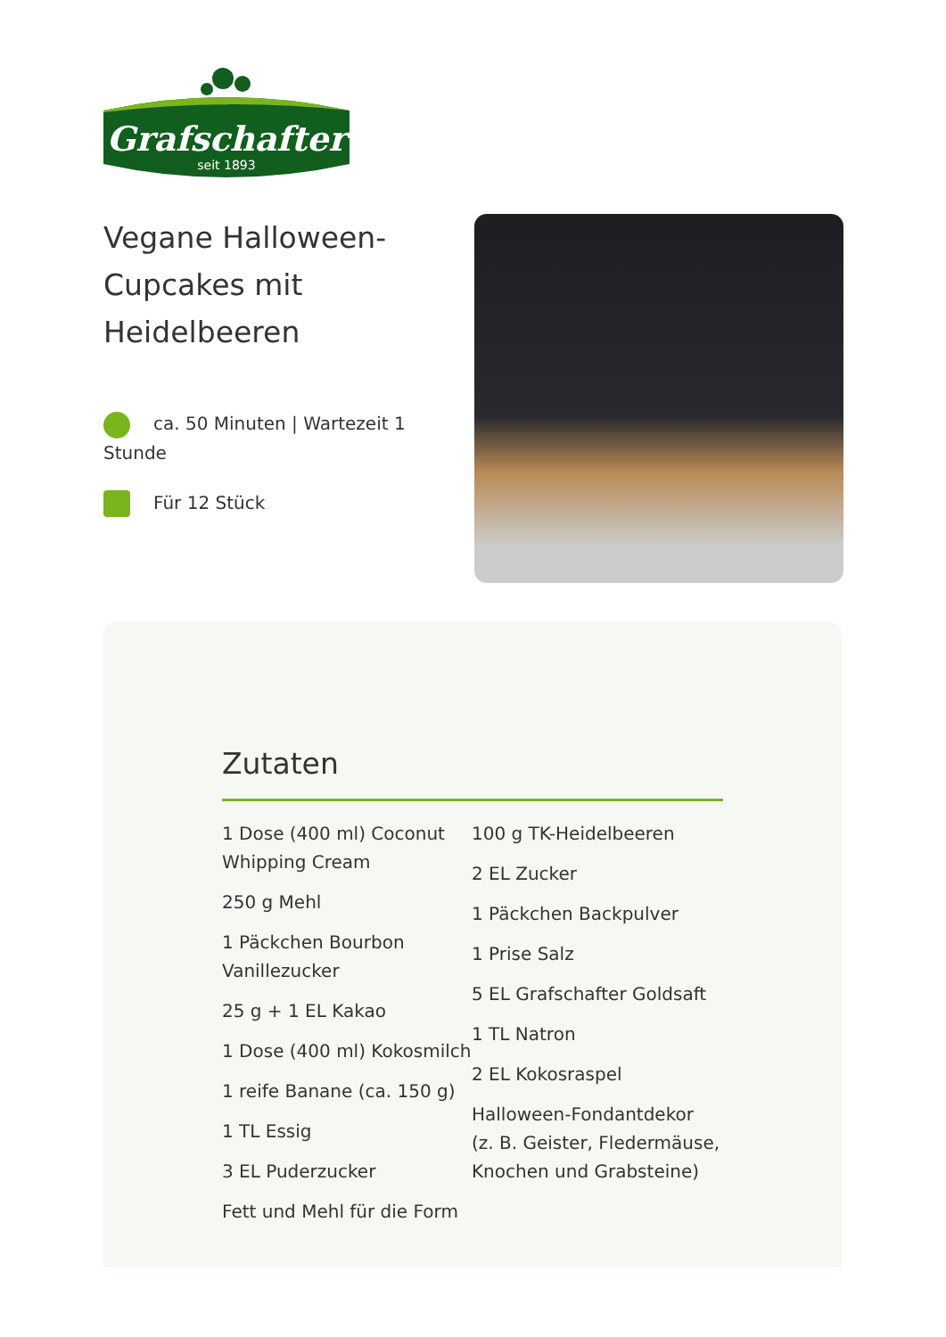Grafschafter
seit 1893
Vegane Halloween-Cupcakes mit Heidelbeeren
ca. 50 Minuten | Wartezeit 1 Stunde
Für 12 Stück
Zutaten
1 Dose (400 ml) Coconut Whipping Cream
250 g Mehl
1 Päckchen Bourbon Vanillezucker
25 g + 1 EL Kakao
1 Dose (400 ml) Kokosmilch
1 reife Banane (ca. 150 g)
1 TL Essig
3 EL Puderzucker
Fett und Mehl für die Form
100 g TK-Heidelbeeren
2 EL Zucker
1 Päckchen Backpulver
1 Prise Salz
5 EL Grafschafter Goldsaft
1 TL Natron
2 EL Kokosraspel
Halloween-Fondantdekor (z. B. Geister, Fledermäuse, Knochen und Grabsteine)